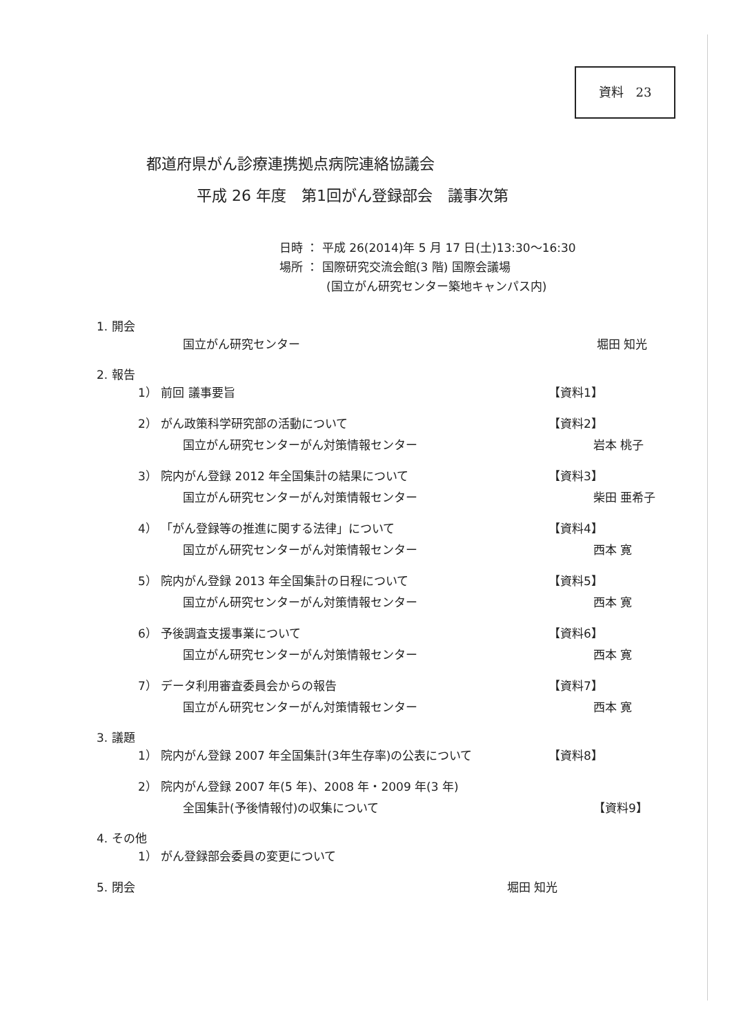資料　23
都道府県がん診療連携拠点病院連絡協議会
平成 26 年度　第1回がん登録部会　議事次第
日時 ： 平成 26(2014)年 5 月 17 日(土)13:30～16:30
場所 ： 国際研究交流会館(3 階) 国際会議場
(国立がん研究センター築地キャンパス内)
1. 開会
国立がん研究センター 堀田 知光
2. 報告
1） 前回 議事要旨 【資料1】
2） がん政策科学研究部の活動について
【資料2】
国立がん研究センターがん対策情報センター
岩本 桃子
3） 院内がん登録 2012 年全国集計の結果について
【資料3】
国立がん研究センターがん対策情報センター
柴田 亜希子
4） 「がん登録等の推進に関する法律」について
【資料4】
国立がん研究センターがん対策情報センター
西本 寛
5） 院内がん登録 2013 年全国集計の日程について
【資料5】
国立がん研究センターがん対策情報センター
西本 寛
6） 予後調査支援事業について 【資料6】
国立がん研究センターがん対策情報センター
西本 寛
7） データ利用審査委員会からの報告 【資料7】
国立がん研究センターがん対策情報センター
西本 寛
3. 議題
1） 院内がん登録 2007 年全国集計(3年生存率)の公表について
【資料8】
2） 院内がん登録 2007 年(5 年)、2008 年・2009 年(3 年)
全国集計(予後情報付)の収集について 【資料9】
4. その他
1） がん登録部会委員の変更について
5. 閉会 堀田 知光